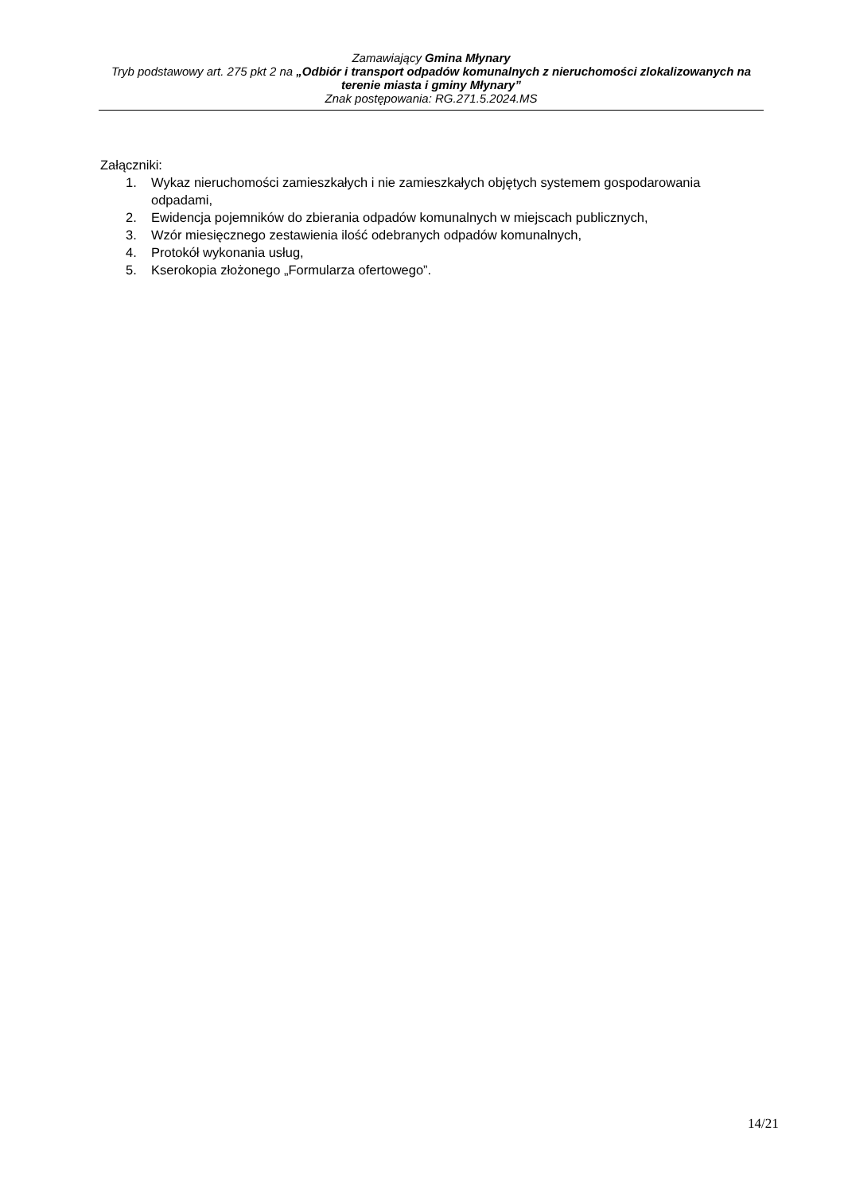Zamawiający Gmina Młynary
Tryb podstawowy art. 275 pkt 2 na „Odbiór i transport odpadów komunalnych z nieruchomości zlokalizowanych na terenie miasta i gminy Młynary”
Znak postępowania: RG.271.5.2024.MS
Załączniki:
1. Wykaz nieruchomości zamieszkałych i nie zamieszkałych objętych systemem gospodarowania odpadami,
2. Ewidencja pojemników do zbierania odpadów komunalnych w miejscach publicznych,
3. Wzór miesięcznego zestawienia ilość odebranych odpadów komunalnych,
4. Protokół wykonania usług,
5. Kserokopia złożonego „Formularza ofertowego”.
14/21